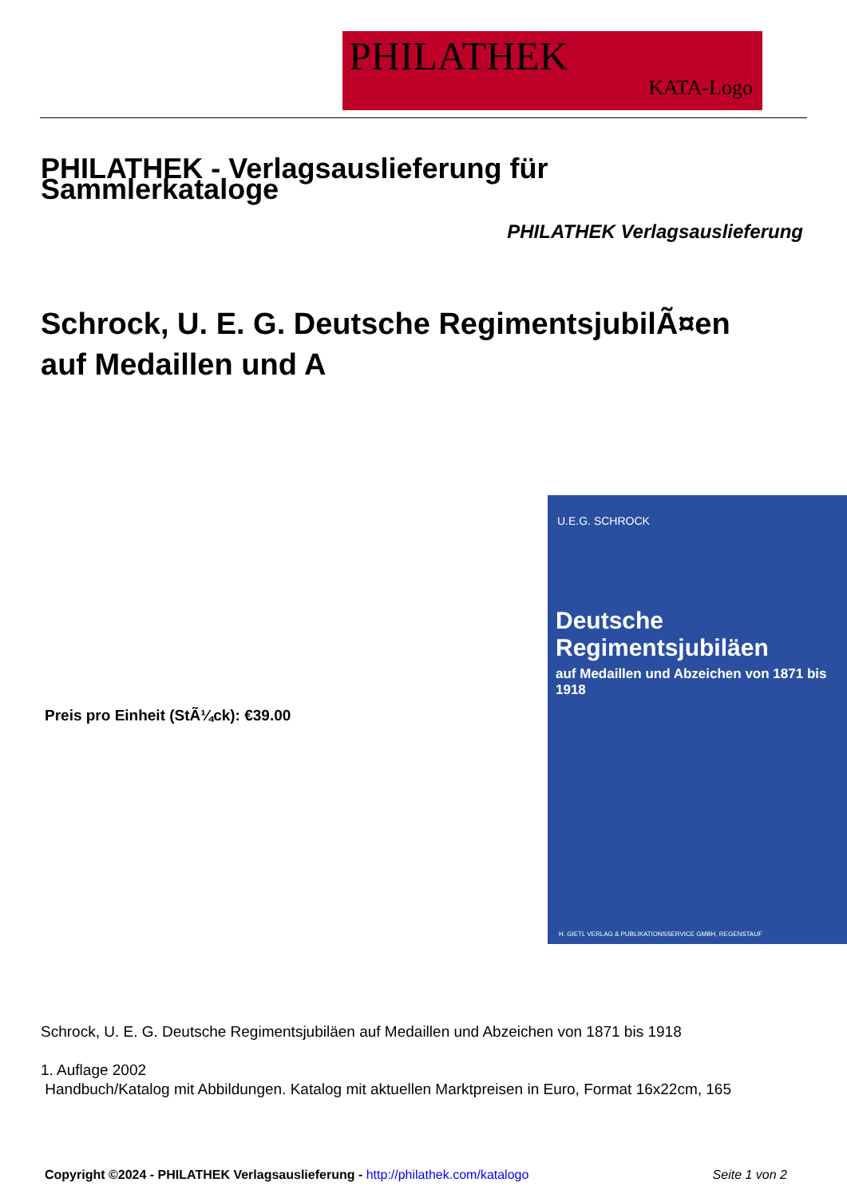PHILATHEK
KATA-Logo
PHILATHEK - Verlagsauslieferung für Sammlerkataloge
PHILATHEK Verlagsauslieferung
Schrock, U. E. G. Deutsche RegimentsjubilÃ¤en auf Medaillen und A
Preis pro Einheit (StÃ¼ck): €39.00
U.E.G. SCHROCK
Deutsche Regimentsjubiläen
auf Medaillen und Abzeichen von 1871 bis 1918
H. GIETL VERLAG & PUBLIKATIONSSERVICE GMBH, REGENSTAUF
Schrock, U. E. G. Deutsche Regimentsjubiläen auf Medaillen und Abzeichen von 1871 bis 1918
1. Auflage 2002
Handbuch/Katalog mit Abbildungen. Katalog mit aktuellen Marktpreisen in Euro, Format 16x22cm, 165
Copyright ©2024 - PHILATHEK Verlagsauslieferung - http://philathek.com/katalogo Seite 1 von 2